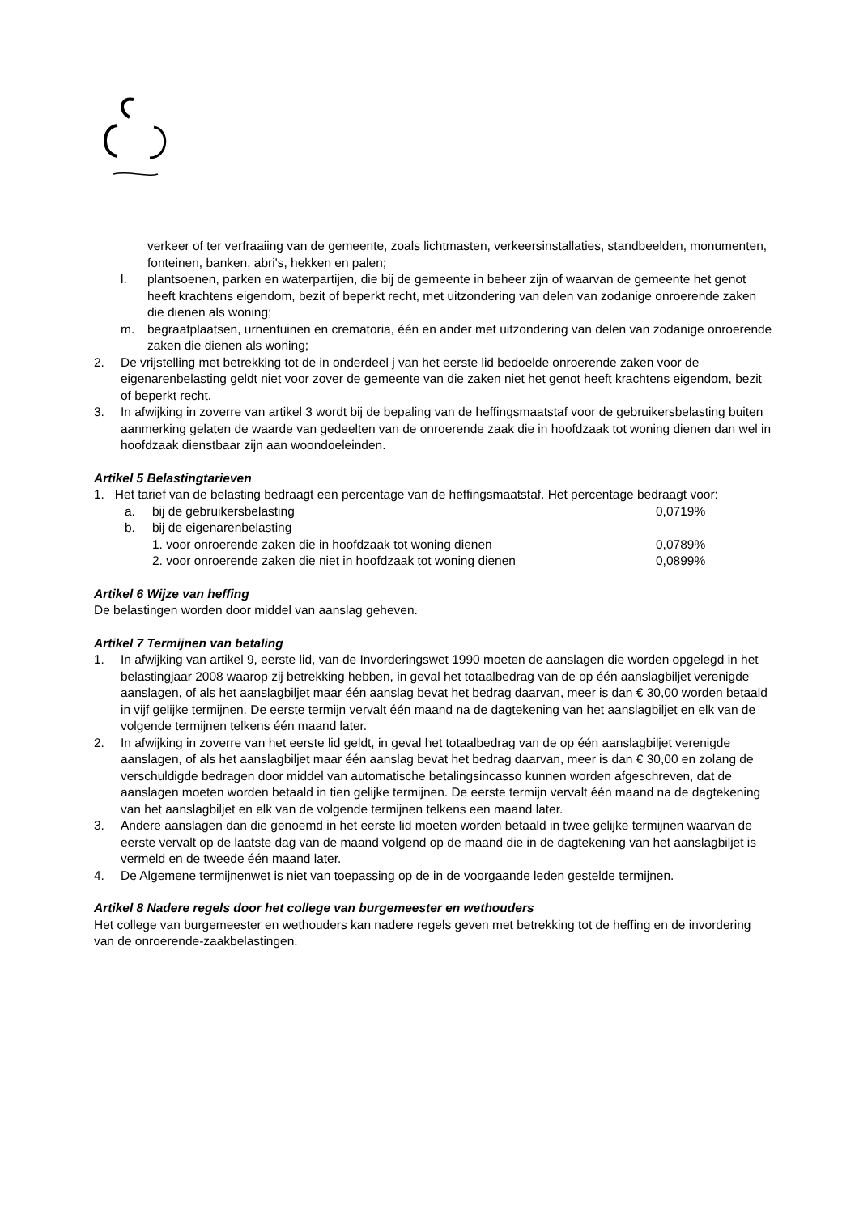verkeer of ter verfraaiing van de gemeente, zoals lichtmasten, verkeersinstallaties, standbeelden, monumenten, fonteinen, banken, abri's, hekken en palen;
l. plantsoenen, parken en waterpartijen, die bij de gemeente in beheer zijn of waarvan de gemeente het genot heeft krachtens eigendom, bezit of beperkt recht, met uitzondering van delen van zodanige onroerende zaken die dienen als woning;
m. begraafplaatsen, urnentuinen en crematoria, één en ander met uitzondering van delen van zodanige onroerende zaken die dienen als woning;
2. De vrijstelling met betrekking tot de in onderdeel j van het eerste lid bedoelde onroerende zaken voor de eigenarenbelasting geldt niet voor zover de gemeente van die zaken niet het genot heeft krachtens eigendom, bezit of beperkt recht.
3. In afwijking in zoverre van artikel 3 wordt bij de bepaling van de heffingsmaatstaf voor de gebruikersbelasting buiten aanmerking gelaten de waarde van gedeelten van de onroerende zaak die in hoofdzaak tot woning dienen dan wel in hoofdzaak dienstbaar zijn aan woondoeleinden.
Artikel 5 Belastingtarieven
1. Het tarief van de belasting bedraagt een percentage van de heffingsmaatstaf. Het percentage bedraagt voor:
a. bij de gebruikersbelasting 0,0719%
b. bij de eigenarenbelasting
1. voor onroerende zaken die in hoofdzaak tot woning dienen 0,0789%
2. voor onroerende zaken die niet in hoofdzaak tot woning dienen 0,0899%
Artikel 6 Wijze van heffing
De belastingen worden door middel van aanslag geheven.
Artikel 7 Termijnen van betaling
1. In afwijking van artikel 9, eerste lid, van de Invorderingswet 1990 moeten de aanslagen die worden opgelegd in het belastingjaar 2008 waarop zij betrekking hebben, in geval het totaalbedrag van de op één aanslagbiljet verenigde aanslagen, of als het aanslagbiljet maar één aanslag bevat het bedrag daarvan, meer is dan € 30,00 worden betaald in vijf gelijke termijnen. De eerste termijn vervalt één maand na de dagtekening van het aanslagbiljet en elk van de volgende termijnen telkens één maand later.
2. In afwijking in zoverre van het eerste lid geldt, in geval het totaalbedrag van de op één aanslagbiljet verenigde aanslagen, of als het aanslagbiljet maar één aanslag bevat het bedrag daarvan, meer is dan € 30,00 en zolang de verschuldigde bedragen door middel van automatische betalingsincasso kunnen worden afgeschreven, dat de aanslagen moeten worden betaald in tien gelijke termijnen. De eerste termijn vervalt één maand na de dagtekening van het aanslagbiljet en elk van de volgende termijnen telkens een maand later.
3. Andere aanslagen dan die genoemd in het eerste lid moeten worden betaald in twee gelijke termijnen waarvan de eerste vervalt op de laatste dag van de maand volgend op de maand die in de dagtekening van het aanslagbiljet is vermeld en de tweede één maand later.
4. De Algemene termijnenwet is niet van toepassing op de in de voorgaande leden gestelde termijnen.
Artikel 8 Nadere regels door het college van burgemeester en wethouders
Het college van burgemeester en wethouders kan nadere regels geven met betrekking tot de heffing en de invordering van de onroerende-zaakbelastingen.